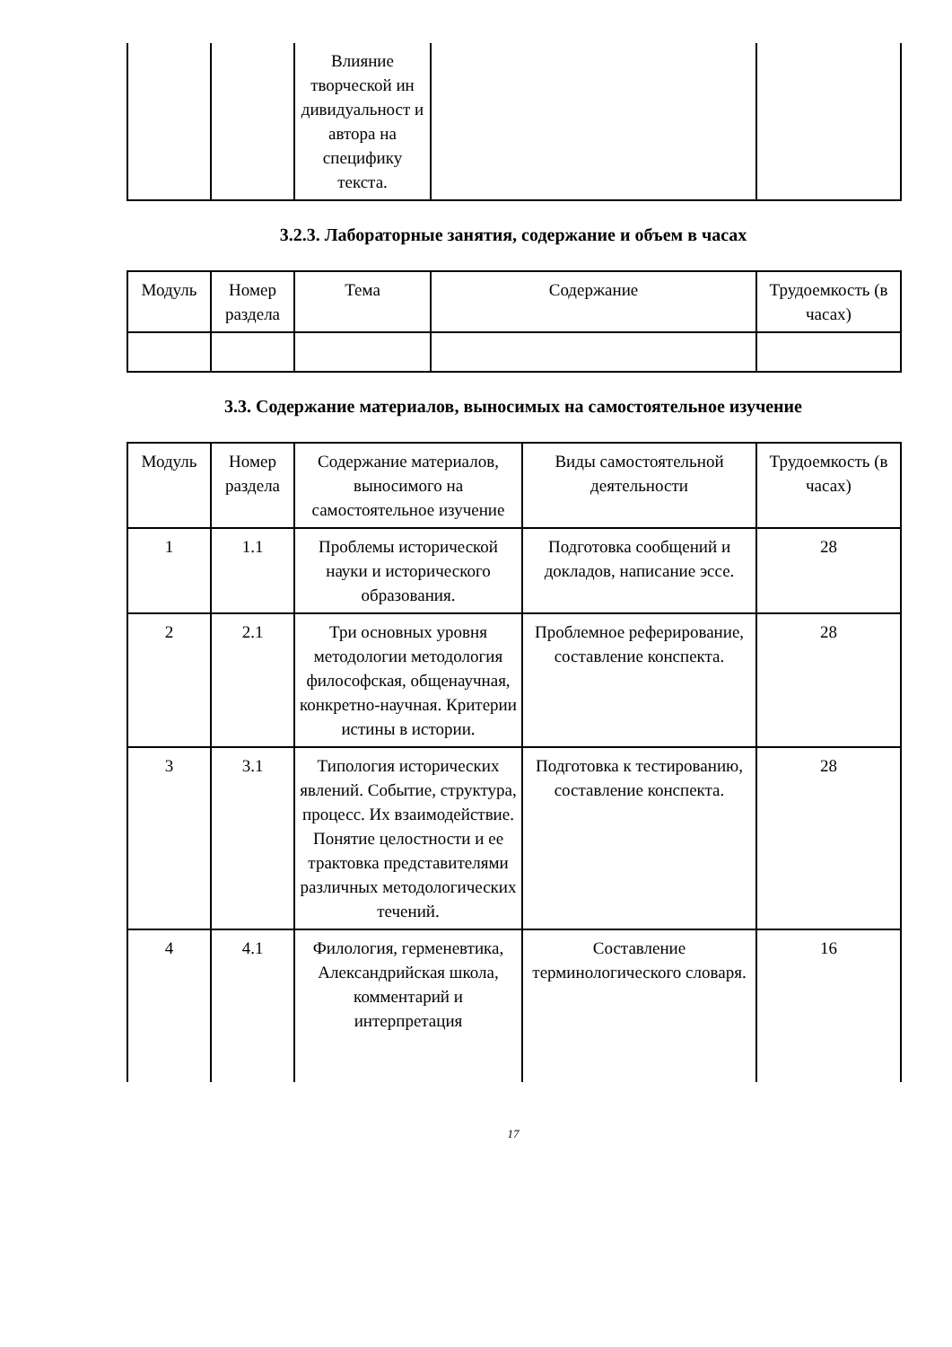| | | Влияние творческой ин дивидуальност и автора на специфику текста. | | |
3.2.3. Лабораторные занятия, содержание и объем в часах
| Модуль | Номер раздела | Тема | Содержание | Трудоемкость (в часах) |
| --- | --- | --- | --- | --- |
3.3. Содержание материалов, выносимых на самостоятельное изучение
| Модуль | Номер раздела | Содержание материалов, выносимого на самостоятельное изучение | Виды самостоятельной деятельности | Трудоемкость (в часах) |
| --- | --- | --- | --- | --- |
| 1 | 1.1 | Проблемы исторической науки и исторического образования. | Подготовка сообщений и докладов, написание эссе. | 28 |
| 2 | 2.1 | Три основных уровня методологии методология философская, общенаучная, конкретно-научная. Критерии истины в истории. | Проблемное реферирование, составление конспекта. | 28 |
| 3 | 3.1 | Типология исторических явлений. Событие, структура, процесс. Их взаимодействие. Понятие целостности и ее трактовка представителями различных методологических течений. | Подготовка к тестированию, составление конспекта. | 28 |
| 4 | 4.1 | Филология, герменевтика, Александрийская школа, комментарий и интерпретация | Составление терминологического словаря. | 16 |
17